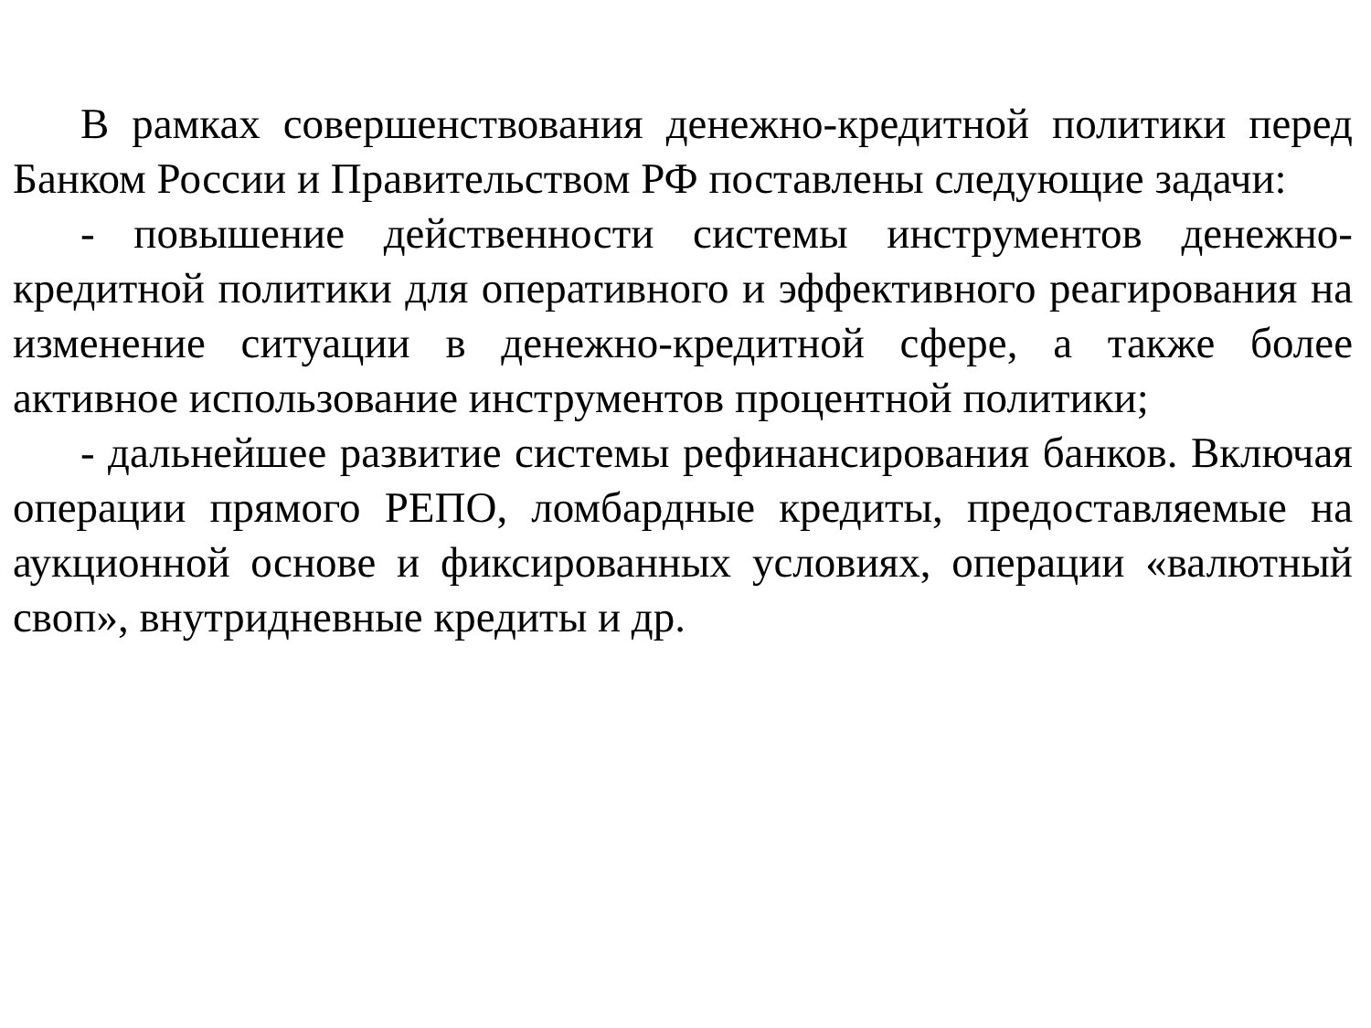В рамках совершенствования денежно-кредитной политики перед Банком России и Правительством РФ поставлены следующие задачи:
- повышение действенности системы инструментов денежно-кредитной политики для оперативного и эффективного реагирования на изменение ситуации в денежно-кредитной сфере, а также более активное использование инструментов процентной политики;
- дальнейшее развитие системы рефинансирования банков. Включая операции прямого РЕПО, ломбардные кредиты, предоставляемые на аукционной основе и фиксированных условиях, операции «валютный своп», внутридневные кредиты и др.